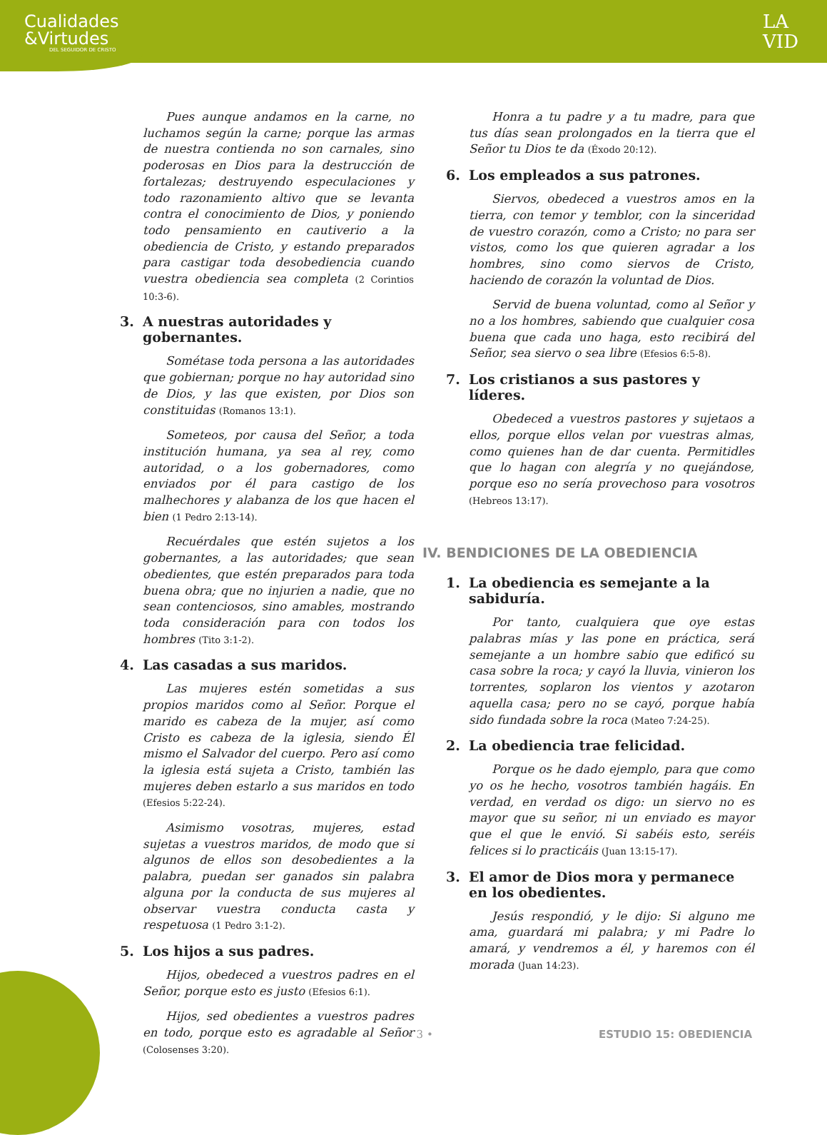Cualidades
&Virtudes
DEL SEGUIDOR DE CRISTO
LA
VID
Pues aunque andamos en la carne, no luchamos según la carne; porque las armas de nuestra contienda no son carnales, sino poderosas en Dios para la destrucción de fortalezas; destruyendo especulaciones y todo razonamiento altivo que se levanta contra el conocimiento de Dios, y poniendo todo pensamiento en cautiverio a la obediencia de Cristo, y estando preparados para castigar toda desobediencia cuando vuestra obediencia sea completa (2 Corintios 10:3-6).
3. A nuestras autoridades y gobernantes.
Sométase toda persona a las autoridades que gobiernan; porque no hay autoridad sino de Dios, y las que existen, por Dios son constituidas (Romanos 13:1).
Someteos, por causa del Señor, a toda institución humana, ya sea al rey, como autoridad, o a los gobernadores, como enviados por él para castigo de los malhechores y alabanza de los que hacen el bien (1 Pedro 2:13-14).
Recuérdales que estén sujetos a los gobernantes, a las autoridades; que sean obedientes, que estén preparados para toda buena obra; que no injurien a nadie, que no sean contenciosos, sino amables, mostrando toda consideración para con todos los hombres (Tito 3:1-2).
4. Las casadas a sus maridos.
Las mujeres estén sometidas a sus propios maridos como al Señor. Porque el marido es cabeza de la mujer, así como Cristo es cabeza de la iglesia, siendo Él mismo el Salvador del cuerpo. Pero así como la iglesia está sujeta a Cristo, también las mujeres deben estarlo a sus maridos en todo (Efesios 5:22-24).
Asimismo vosotras, mujeres, estad sujetas a vuestros maridos, de modo que si algunos de ellos son desobedientes a la palabra, puedan ser ganados sin palabra alguna por la conducta de sus mujeres al observar vuestra conducta casta y respetuosa (1 Pedro 3:1-2).
5. Los hijos a sus padres.
Hijos, obedeced a vuestros padres en el Señor, porque esto es justo (Efesios 6:1).
Hijos, sed obedientes a vuestros padres en todo, porque esto es agradable al Señor (Colosenses 3:20).
Honra a tu padre y a tu madre, para que tus días sean prolongados en la tierra que el Señor tu Dios te da (Éxodo 20:12).
6. Los empleados a sus patrones.
Siervos, obedeced a vuestros amos en la tierra, con temor y temblor, con la sinceridad de vuestro corazón, como a Cristo; no para ser vistos, como los que quieren agradar a los hombres, sino como siervos de Cristo, haciendo de corazón la voluntad de Dios.
Servid de buena voluntad, como al Señor y no a los hombres, sabiendo que cualquier cosa buena que cada uno haga, esto recibirá del Señor, sea siervo o sea libre (Efesios 6:5-8).
7. Los cristianos a sus pastores y líderes.
Obedeced a vuestros pastores y sujetaos a ellos, porque ellos velan por vuestras almas, como quienes han de dar cuenta. Permitidles que lo hagan con alegría y no quejándose, porque eso no sería provechoso para vosotros (Hebreos 13:17).
IV. BENDICIONES DE LA OBEDIENCIA
1. La obediencia es semejante a la sabiduría.
Por tanto, cualquiera que oye estas palabras mías y las pone en práctica, será semejante a un hombre sabio que edificó su casa sobre la roca; y cayó la lluvia, vinieron los torrentes, soplaron los vientos y azotaron aquella casa; pero no se cayó, porque había sido fundada sobre la roca (Mateo 7:24-25).
2. La obediencia trae felicidad.
Porque os he dado ejemplo, para que como yo os he hecho, vosotros también hagáis. En verdad, en verdad os digo: un siervo no es mayor que su señor, ni un enviado es mayor que el que le envió. Si sabéis esto, seréis felices si lo practicáis (Juan 13:15-17).
3. El amor de Dios mora y permanece en los obedientes.
Jesús respondió, y le dijo: Si alguno me ama, guardará mi palabra; y mi Padre lo amará, y vendremos a él, y haremos con él morada (Juan 14:23).
• 3 • ESTUDIO 15: OBEDIENCIA